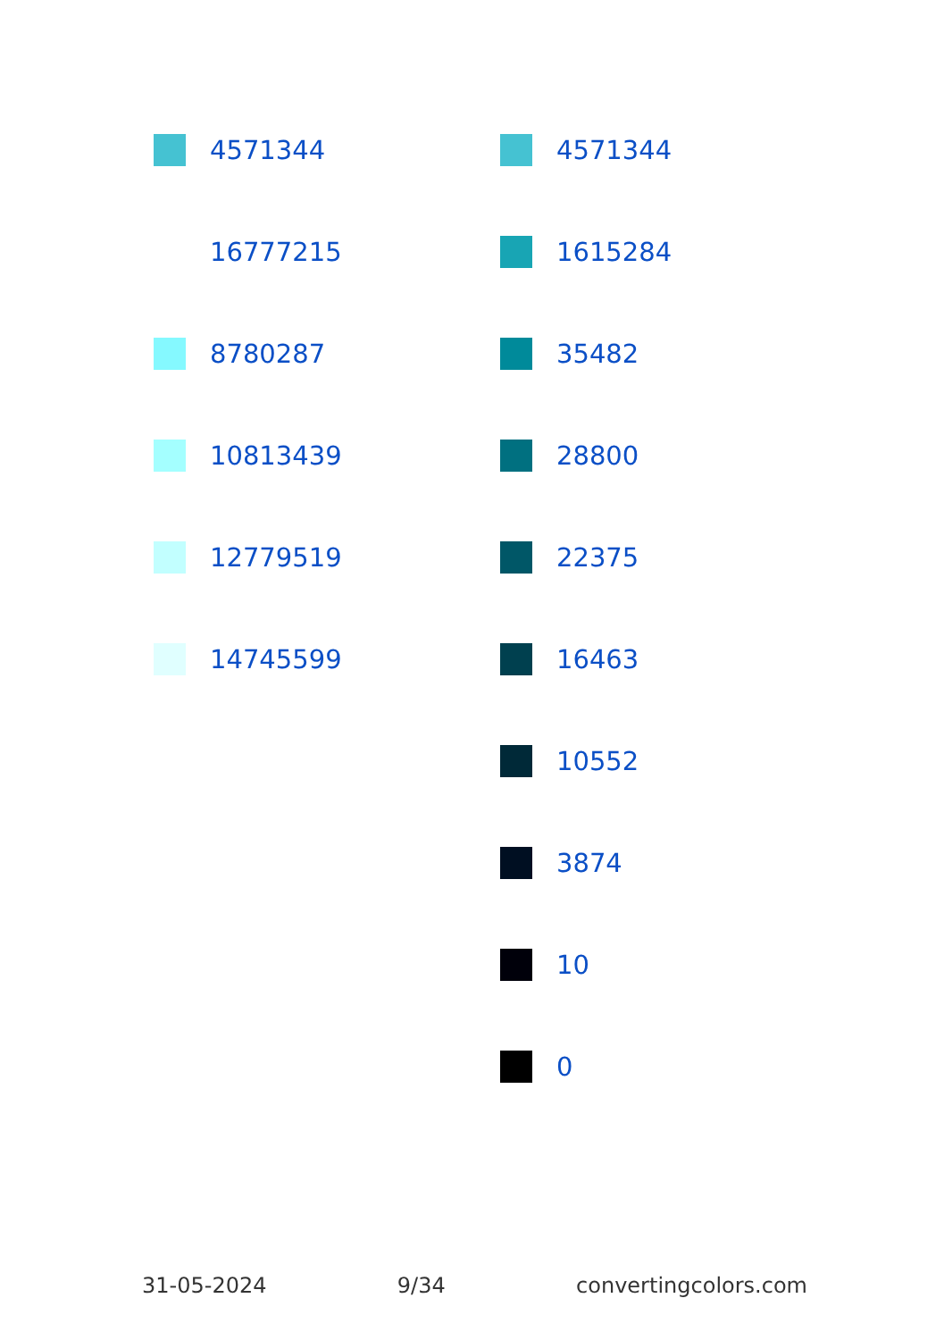4571344
16777215
8780287
10813439
12779519
14745599
4571344
1615284
35482
28800
22375
16463
10552
3874
10
0
31-05-2024 9/34 convertingcolors.com